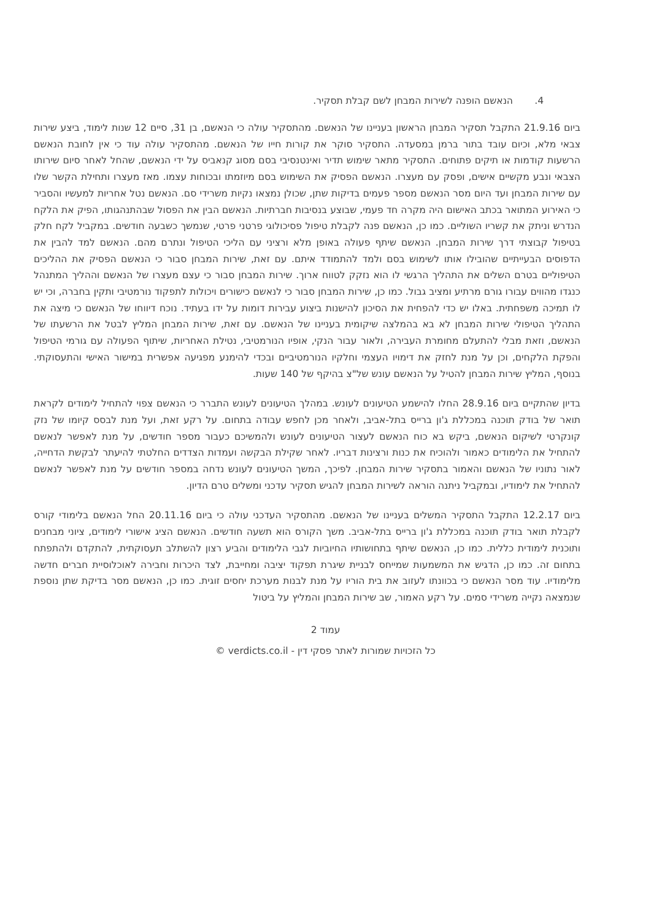4. הנאשם הופנה לשירות המבחן לשם קבלת תסקיר.
ביום 21.9.16 התקבל תסקיר המבחן הראשון בעניינו של הנאשם. מהתסקיר עולה כי הנאשם, בן 31, סיים 12 שנות לימוד, ביצע שירות צבאי מלא, וכיום עובד בתור ברמן במסעדה. התסקיר סוקר את קורות חייו של הנאשם. מהתסקיר עולה עוד כי אין לחובת הנאשם הרשעות קודמות או תיקים פתוחים. התסקיר מתאר שימוש תדיר ואינטנסיבי בסם מסוג קנאביס על ידי הנאשם, שהחל לאחר סיום שירותו הצבאי ונבע מקשיים אישים, ופסק עם מעצרו. הנאשם הפסיק את השימוש בסם מיוזמתו ובכוחות עצמו. מאז מעצרו ותחילת הקשר שלו עם שירות המבחן ועד היום מסר הנאשם מספר פעמים בדיקות שתן, שכולן נמצאו נקיות משרידי סם. הנאשם נטל אחריות למעשיו והסביר כי האירוע המתואר בכתב האישום היה מקרה חד פעמי, שבוצע בנסיבות חברתיות. הנאשם הבין את הפסול שבהתנהגותו, הפיק את הלקח הנדרש וניתק את קשריו השוליים. כמו כן, הנאשם פנה לקבלת טיפול פסיכולוגי פרטני פרטי, שנמשך כשבעה חודשים. במקביל לקח חלק בטיפול קבוצתי דרך שירות המבחן. הנאשם שיתף פעולה באופן מלא ורציני עם הליכי הטיפול ונתרם מהם. הנאשם למד להבין את הדפוסים הבעייתיים שהובילו אותו לשימוש בסם ולמד להתמודד איתם. עם זאת, שירות המבחן סבור כי הנאשם הפסיק את ההליכים הטיפוליים בטרם השלים את התהליך הרגשי לו הוא נזקק לטווח ארוך. שירות המבחן סבור כי עצם מעצרו של הנאשם וההליך המתנהל כנגדו מהווים עבורו גורם מרתיע ומציב גבול. כמו כן, שירות המבחן סבור כי לנאשם כישורים ויכולות לתפקוד נורמטיבי ותקין בחברה, וכי יש לו תמיכה משפחתית. באלו יש כדי להפחית את הסיכון להישנות ביצוע עבירות דומות על ידו בעתיד. נוכח דיווחו של הנאשם כי מיצה את התהליך הטיפולי שירות המבחן לא בא בהמלצה שיקומית בעניינו של הנאשם. עם זאת, שירות המבחן המליץ לבטל את הרשעתו של הנאשם, וזאת מבלי להתעלם מחומרת העבירה, ולאור עבור הנקי, אופיו הנורמטיבי, נטילת האחריות, שיתוף הפעולה עם גורמי הטיפול והפקת הלקחים, וכן על מנת לחזק את דימויו העצמי וחלקיו הנורמטיביים ובכדי להימנע מפגיעה אפשרית במישור האישי והתעסוקתי. בנוסף, המליץ שירות המבחן להטיל על הנאשם עונש של"צ בהיקף של 140 שעות.
בדיון שהתקיים ביום 28.9.16 החלו להישמע הטיעונים לעונש. במהלך הטיעונים לעונש התברר כי הנאשם צפוי להתחיל לימודים לקראת תואר של בודק תוכנה במכללת ג'ון ברייס בתל-אביב, ולאחר מכן לחפש עבודה בתחום. על רקע זאת, ועל מנת לבסס קיומו של נזק קונקרטי לשיקום הנאשם, ביקש בא כוח הנאשם לעצור הטיעונים לעונש ולהמשיכם כעבור מספר חודשים, על מנת לאפשר לנאשם להתחיל את הלימודים כאמור ולהוכיח את כנות ורצינות דבריו. לאחר שקילת הבקשה ועמדות הצדדים החלטתי להיעתר לבקשת הדחייה, לאור נתוניו של הנאשם והאמור בתסקיר שירות המבחן. לפיכך, המשך הטיעונים לעונש נדחה במספר חודשים על מנת לאפשר לנאשם להתחיל את לימודיו, ובמקביל ניתנה הוראה לשירות המבחן להגיש תסקיר עדכני ומשלים טרם הדיון.
ביום 12.2.17 התקבל התסקיר המשלים בעניינו של הנאשם. מהתסקיר העדכני עולה כי ביום 20.11.16 החל הנאשם בלימודי קורס לקבלת תואר בודק תוכנה במכללת ג'ון ברייס בתל-אביב. משך הקורס הוא תשעה חודשים. הנאשם הציג אישורי לימודים, ציוני מבחנים ותוכנית לימודית כללית. כמו כן, הנאשם שיתף בתחושותיו החיוביות לגבי הלימודים והביע רצון להשתלב תעסוקתית, להתקדם ולהתפתח בתחום זה. כמו כן, הדגיש את המשמעות שמייחס לבניית שיגרת תפקוד יציבה ומחייבת, לצד היכרות וחבירה לאוכלוסיית חברים חדשה מלימודיו. עוד מסר הנאשם כי בכוונתו לעזוב את בית הוריו על מנת לבנות מערכת יחסים זוגית. כמו כן, הנאשם מסר בדיקת שתן נוספת שנמצאה נקייה משרידי סמים. על רקע האמור, שב שירות המבחן והמליץ על ביטול
עמוד 2
כל הזכויות שמורות לאתר פסקי דין - verdicts.co.il ©